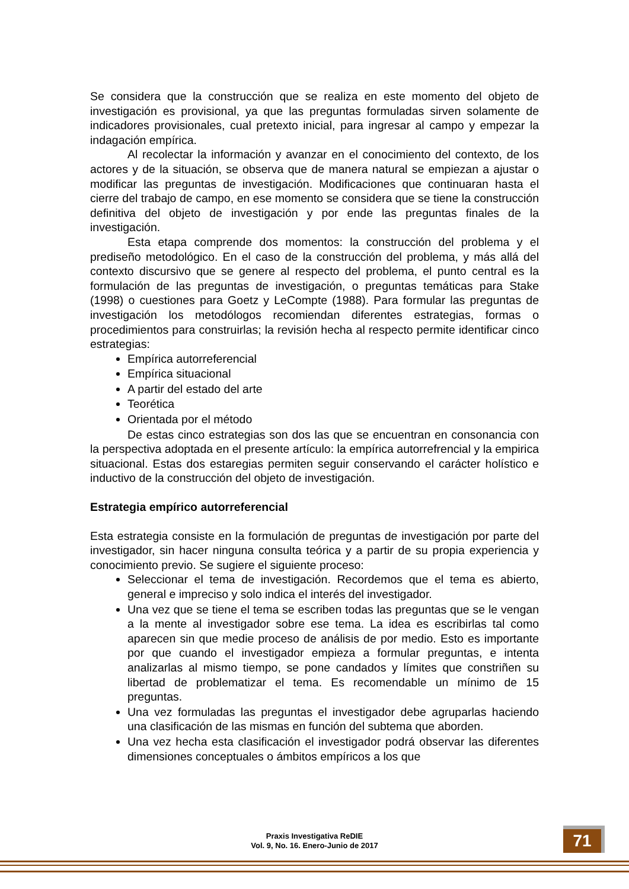Se considera que la construcción que se realiza en este momento del objeto de investigación es provisional, ya que las preguntas formuladas sirven solamente de indicadores provisionales, cual pretexto inicial, para ingresar al campo y empezar la indagación empírica.
Al recolectar la información y avanzar en el conocimiento del contexto, de los actores y de la situación, se observa que de manera natural se empiezan a ajustar o modificar las preguntas de investigación. Modificaciones que continuaran hasta el cierre del trabajo de campo, en ese momento se considera que se tiene la construcción definitiva del objeto de investigación y por ende las preguntas finales de la investigación.
Esta etapa comprende dos momentos: la construcción del problema y el prediseño metodológico. En el caso de la construcción del problema, y más allá del contexto discursivo que se genere al respecto del problema, el punto central es la formulación de las preguntas de investigación, o preguntas temáticas para Stake (1998) o cuestiones para Goetz y LeCompte (1988). Para formular las preguntas de investigación los metodólogos recomiendan diferentes estrategias, formas o procedimientos para construirlas; la revisión hecha al respecto permite identificar cinco estrategias:
Empírica autorreferencial
Empírica situacional
A partir del estado del arte
Teorética
Orientada por el método
De estas cinco estrategias son dos las que se encuentran en consonancia con la perspectiva adoptada en el presente artículo: la empírica autorrefrencial y la empirica situacional. Estas dos estaregias permiten seguir conservando el carácter holístico e inductivo de la construcción del objeto de investigación.
Estrategia empírico autorreferencial
Esta estrategia consiste en la formulación de preguntas de investigación por parte del investigador, sin hacer ninguna consulta teórica y a partir de su propia experiencia y conocimiento previo. Se sugiere el siguiente proceso:
Seleccionar el tema de investigación. Recordemos que el tema es abierto, general e impreciso y solo indica el interés del investigador.
Una vez que se tiene el tema se escriben todas las preguntas que se le vengan a la mente al investigador sobre ese tema. La idea es escribirlas tal como aparecen sin que medie proceso de análisis de por medio. Esto es importante por que cuando el investigador empieza a formular preguntas, e intenta analizarlas al mismo tiempo, se pone candados y límites que constriñen su libertad de problematizar el tema. Es recomendable un mínimo de 15 preguntas.
Una vez formuladas las preguntas el investigador debe agruparlas haciendo una clasificación de las mismas en función del subtema que aborden.
Una vez hecha esta clasificación el investigador podrá observar las diferentes dimensiones conceptuales o ámbitos empíricos a los que
Praxis Investigativa ReDIE
Vol. 9, No. 16. Enero-Junio de 2017
71